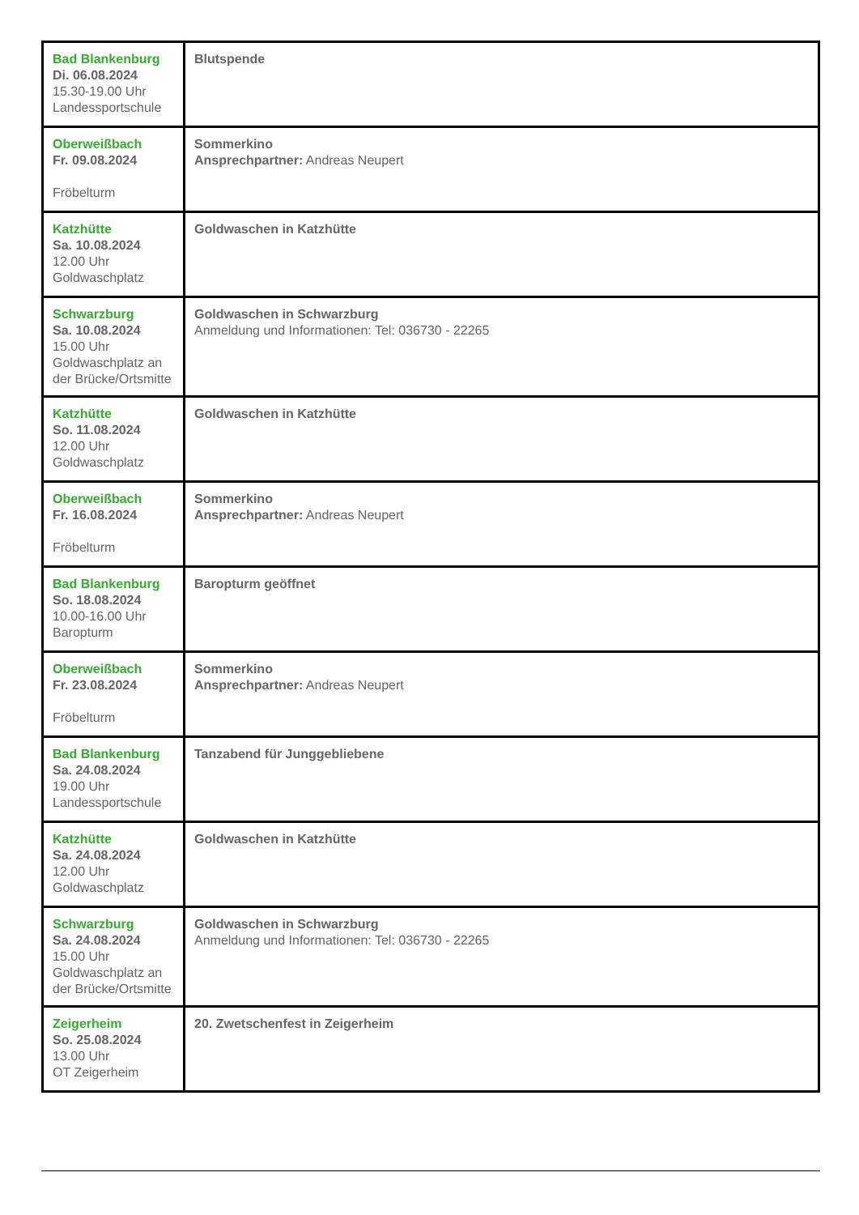| Bad Blankenburg Di. 06.08.2024 15.30-19.00 Uhr Landessportschule | Blutspende |
| Oberweißbach Fr. 09.08.2024 Fröbelturm | Sommerkino Ansprechpartner: Andreas Neupert |
| Katzhütte Sa. 10.08.2024 12.00 Uhr Goldwaschplatz | Goldwaschen in Katzhütte |
| Schwarzburg Sa. 10.08.2024 15.00 Uhr Goldwaschplatz an der Brücke/Ortsmitte | Goldwaschen in Schwarzburg Anmeldung und Informationen: Tel: 036730 - 22265 |
| Katzhütte So. 11.08.2024 12.00 Uhr Goldwaschplatz | Goldwaschen in Katzhütte |
| Oberweißbach Fr. 16.08.2024 Fröbelturm | Sommerkino Ansprechpartner: Andreas Neupert |
| Bad Blankenburg So. 18.08.2024 10.00-16.00 Uhr Baropturm | Baropturm geöffnet |
| Oberweißbach Fr. 23.08.2024 Fröbelturm | Sommerkino Ansprechpartner: Andreas Neupert |
| Bad Blankenburg Sa. 24.08.2024 19.00 Uhr Landessportschule | Tanzabend für Junggebliebene |
| Katzhütte Sa. 24.08.2024 12.00 Uhr Goldwaschplatz | Goldwaschen in Katzhütte |
| Schwarzburg Sa. 24.08.2024 15.00 Uhr Goldwaschplatz an der Brücke/Ortsmitte | Goldwaschen in Schwarzburg Anmeldung und Informationen: Tel: 036730 - 22265 |
| Zeigerheim So. 25.08.2024 13.00 Uhr OT Zeigerheim | 20. Zwetschenfest in Zeigerheim |